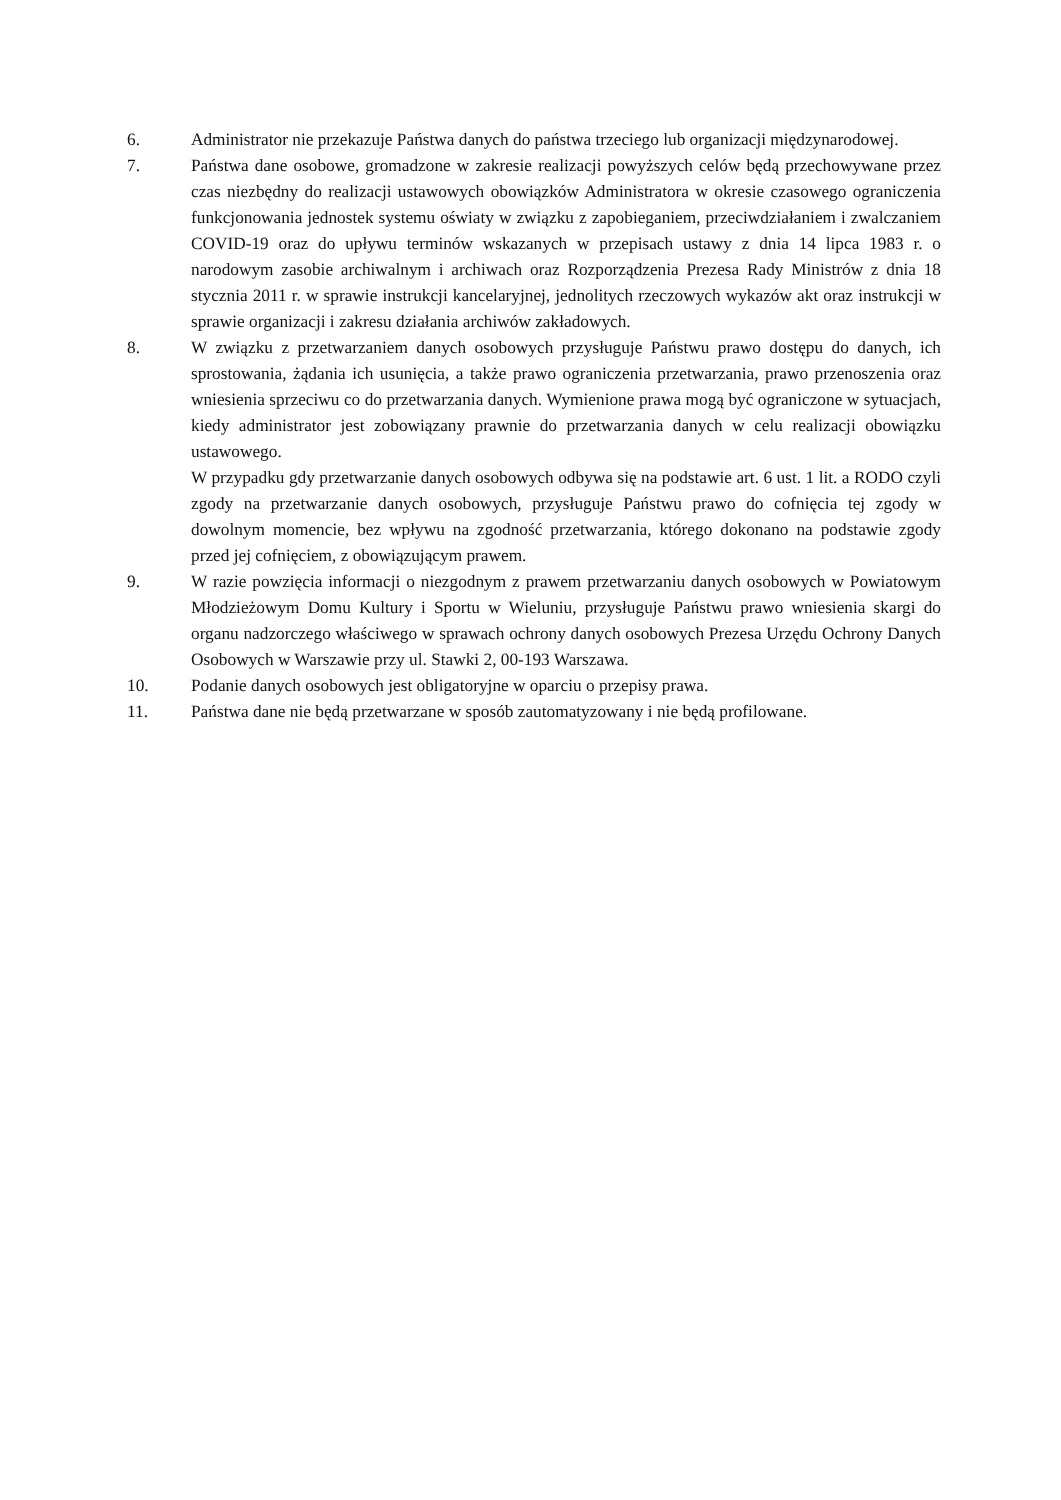6. Administrator nie przekazuje Państwa danych do państwa trzeciego lub organizacji międzynarodowej.
7. Państwa dane osobowe, gromadzone w zakresie realizacji powyższych celów będą przechowywane przez czas niezbędny do realizacji ustawowych obowiązków Administratora w okresie czasowego ograniczenia funkcjonowania jednostek systemu oświaty w związku z zapobieganiem, przeciwdziałaniem i zwalczaniem COVID-19 oraz do upływu terminów wskazanych w przepisach ustawy z dnia 14 lipca 1983 r. o narodowym zasobie archiwalnym i archiwach oraz Rozporządzenia Prezesa Rady Ministrów z dnia 18 stycznia 2011 r. w sprawie instrukcji kancelaryjnej, jednolitych rzeczowych wykazów akt oraz instrukcji w sprawie organizacji i zakresu działania archiwów zakładowych.
8. W związku z przetwarzaniem danych osobowych przysługuje Państwu prawo dostępu do danych, ich sprostowania, żądania ich usunięcia, a także prawo ograniczenia przetwarzania, prawo przenoszenia oraz wniesienia sprzeciwu co do przetwarzania danych. Wymienione prawa mogą być ograniczone w sytuacjach, kiedy administrator jest zobowiązany prawnie do przetwarzania danych w celu realizacji obowiązku ustawowego.
W przypadku gdy przetwarzanie danych osobowych odbywa się na podstawie art. 6 ust. 1 lit. a RODO czyli zgody na przetwarzanie danych osobowych, przysługuje Państwu prawo do cofnięcia tej zgody w dowolnym momencie, bez wpływu na zgodność przetwarzania, którego dokonano na podstawie zgody przed jej cofnięciem, z obowiązującym prawem.
9. W razie powzięcia informacji o niezgodnym z prawem przetwarzaniu danych osobowych w Powiatowym Młodzieżowym Domu Kultury i Sportu w Wieluniu, przysługuje Państwu prawo wniesienia skargi do organu nadzorczego właściwego w sprawach ochrony danych osobowych Prezesa Urzędu Ochrony Danych Osobowych w Warszawie przy ul. Stawki 2, 00-193 Warszawa.
10. Podanie danych osobowych jest obligatoryjne w oparciu o przepisy prawa.
11. Państwa dane nie będą przetwarzane w sposób zautomatyzowany i nie będą profilowane.